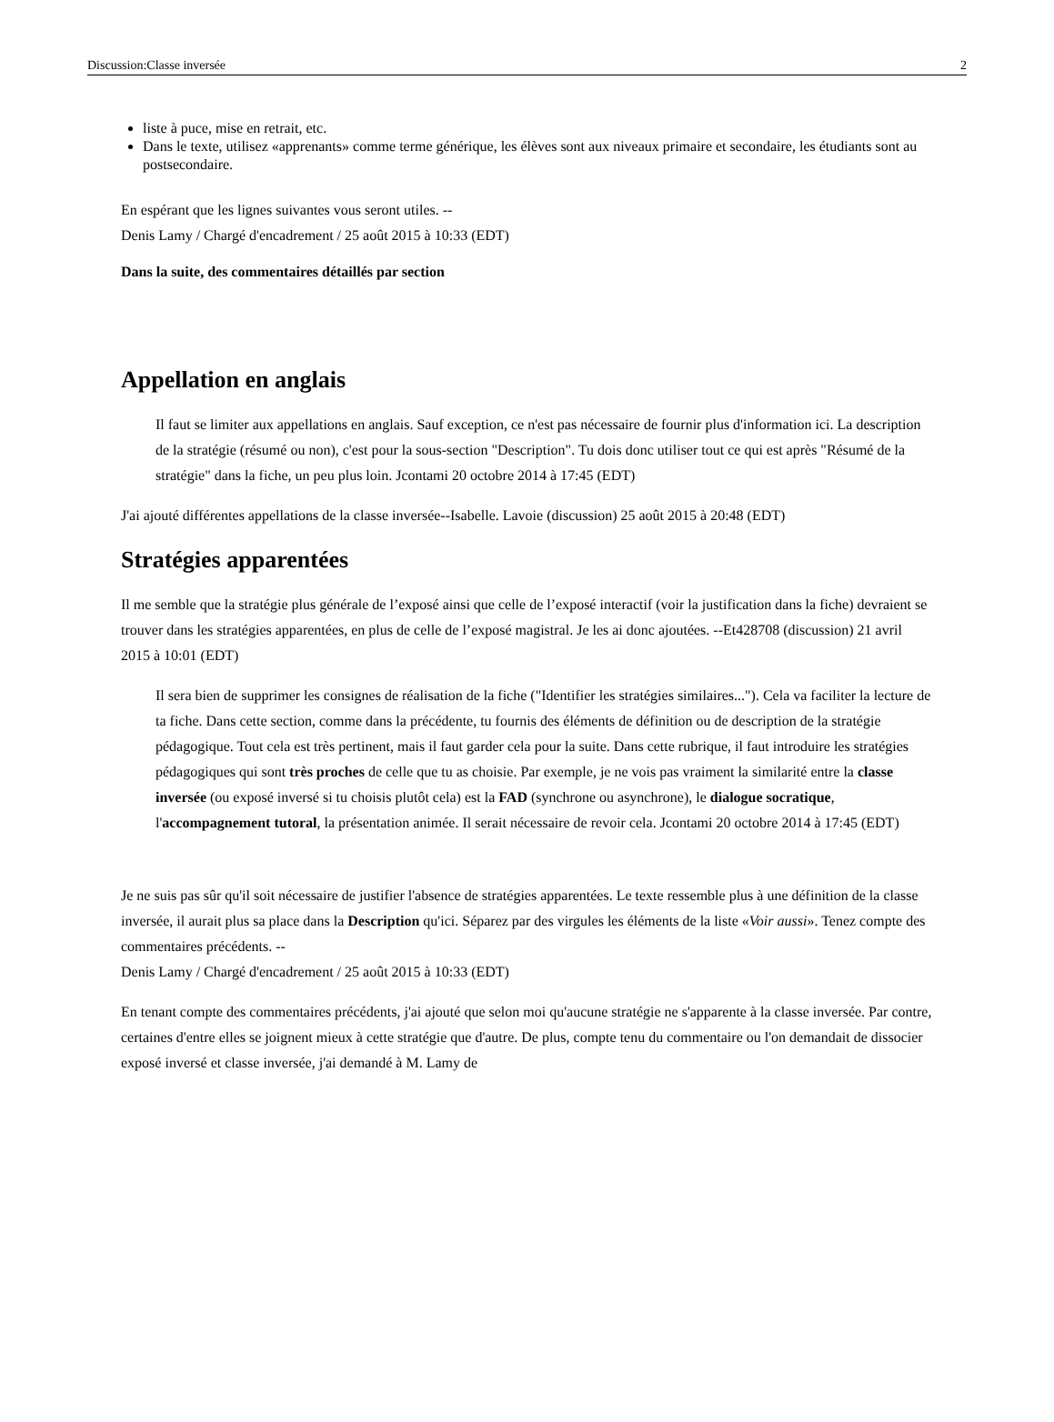Discussion:Classe inversée 2
liste à puce, mise en retrait, etc.
Dans le texte, utilisez «apprenants» comme terme générique, les élèves sont aux niveaux primaire et secondaire, les étudiants sont au postsecondaire.
En espérant que les lignes suivantes vous seront utiles. --
Denis Lamy / Chargé d'encadrement / 25 août 2015 à 10:33 (EDT)
Dans la suite, des commentaires détaillés par section
Appellation en anglais
Il faut se limiter aux appellations en anglais. Sauf exception, ce n'est pas nécessaire de fournir plus d'information ici. La description de la stratégie (résumé ou non), c'est pour la sous-section "Description". Tu dois donc utiliser tout ce qui est après "Résumé de la stratégie" dans la fiche, un peu plus loin. Jcontami 20 octobre 2014 à 17:45 (EDT)
J'ai ajouté différentes appellations de la classe inversée--Isabelle. Lavoie (discussion) 25 août 2015 à 20:48 (EDT)
Stratégies apparentées
Il me semble que la stratégie plus générale de l’exposé ainsi que celle de l’exposé interactif (voir la justification dans la fiche) devraient se trouver dans les stratégies apparentées, en plus de celle de l’exposé magistral. Je les ai donc ajoutées. --Et428708 (discussion) 21 avril 2015 à 10:01 (EDT)
Il sera bien de supprimer les consignes de réalisation de la fiche ("Identifier les stratégies similaires..."). Cela va faciliter la lecture de ta fiche. Dans cette section, comme dans la précédente, tu fournis des éléments de définition ou de description de la stratégie pédagogique. Tout cela est très pertinent, mais il faut garder cela pour la suite. Dans cette rubrique, il faut introduire les stratégies pédagogiques qui sont très proches de celle que tu as choisie. Par exemple, je ne vois pas vraiment la similarité entre la classe inversée (ou exposé inversé si tu choisis plutôt cela) est la FAD (synchrone ou asynchrone), le dialogue socratique, l'accompagnement tutoral, la présentation animée. Il serait nécessaire de revoir cela. Jcontami 20 octobre 2014 à 17:45 (EDT)
Je ne suis pas sûr qu'il soit nécessaire de justifier l'absence de stratégies apparentées. Le texte ressemble plus à une définition de la classe inversée, il aurait plus sa place dans la Description qu'ici. Séparez par des virgules les éléments de la liste «Voir aussi». Tenez compte des commentaires précédents. --
Denis Lamy / Chargé d'encadrement / 25 août 2015 à 10:33 (EDT)
En tenant compte des commentaires précédents, j'ai ajouté que selon moi qu'aucune stratégie ne s'apparente à la classe inversée. Par contre, certaines d'entre elles se joignent mieux à cette stratégie que d'autre. De plus, compte tenu du commentaire ou l'on demandait de dissocier exposé inversé et classe inversée, j'ai demandé à M. Lamy de